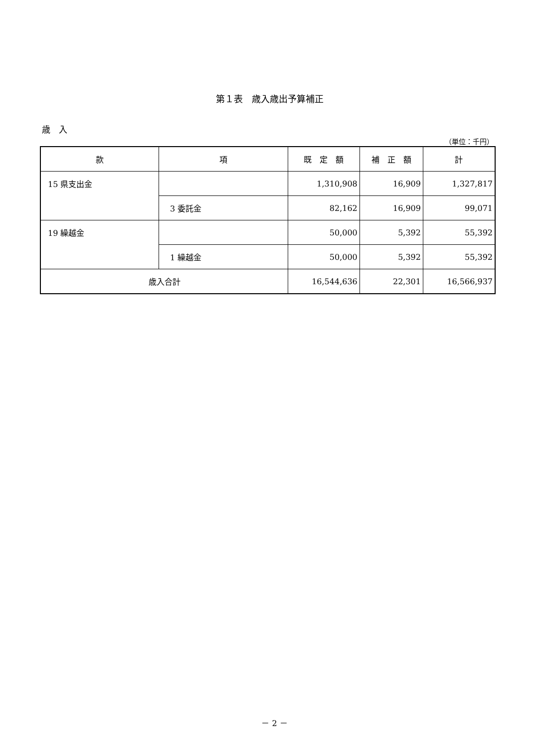第１表　歳入歳出予算補正
歳　入
（単位：千円）
| 款 | 項 | 既 定 額 | 補 正 額 | 計 |
| --- | --- | --- | --- | --- |
| 15 県支出金 | | 1,310,908 | 16,909 | 1,327,817 |
| | 3 委託金 | 82,162 | 16,909 | 99,071 |
| 19 繰越金 | | 50,000 | 5,392 | 55,392 |
| | 1 繰越金 | 50,000 | 5,392 | 55,392 |
| 歳入合計 | | 16,544,636 | 22,301 | 16,566,937 |
－ 2 －